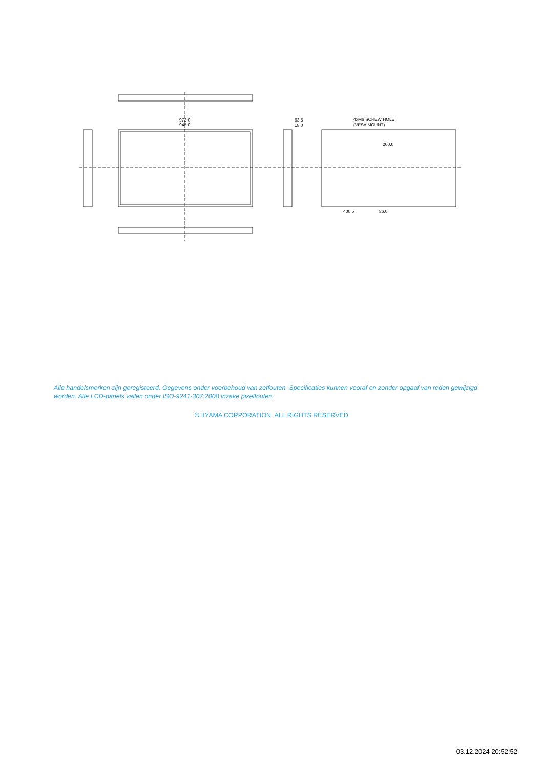973.0
945.0
63.5
18.0
4xM6 SCREW HOLE
(VESA MOUNT)
200.0
400.5
86.0
Alle handelsmerken zijn geregisteerd. Gegevens onder voorbehoud van zetfouten. Specificaties kunnen vooraf en zonder opgaaf van reden gewijzigd worden. Alle LCD-panels vallen onder ISO-9241-307:2008 inzake pixelfouten.
© IIYAMA CORPORATION. ALL RIGHTS RESERVED
03.12.2024 20:52:52